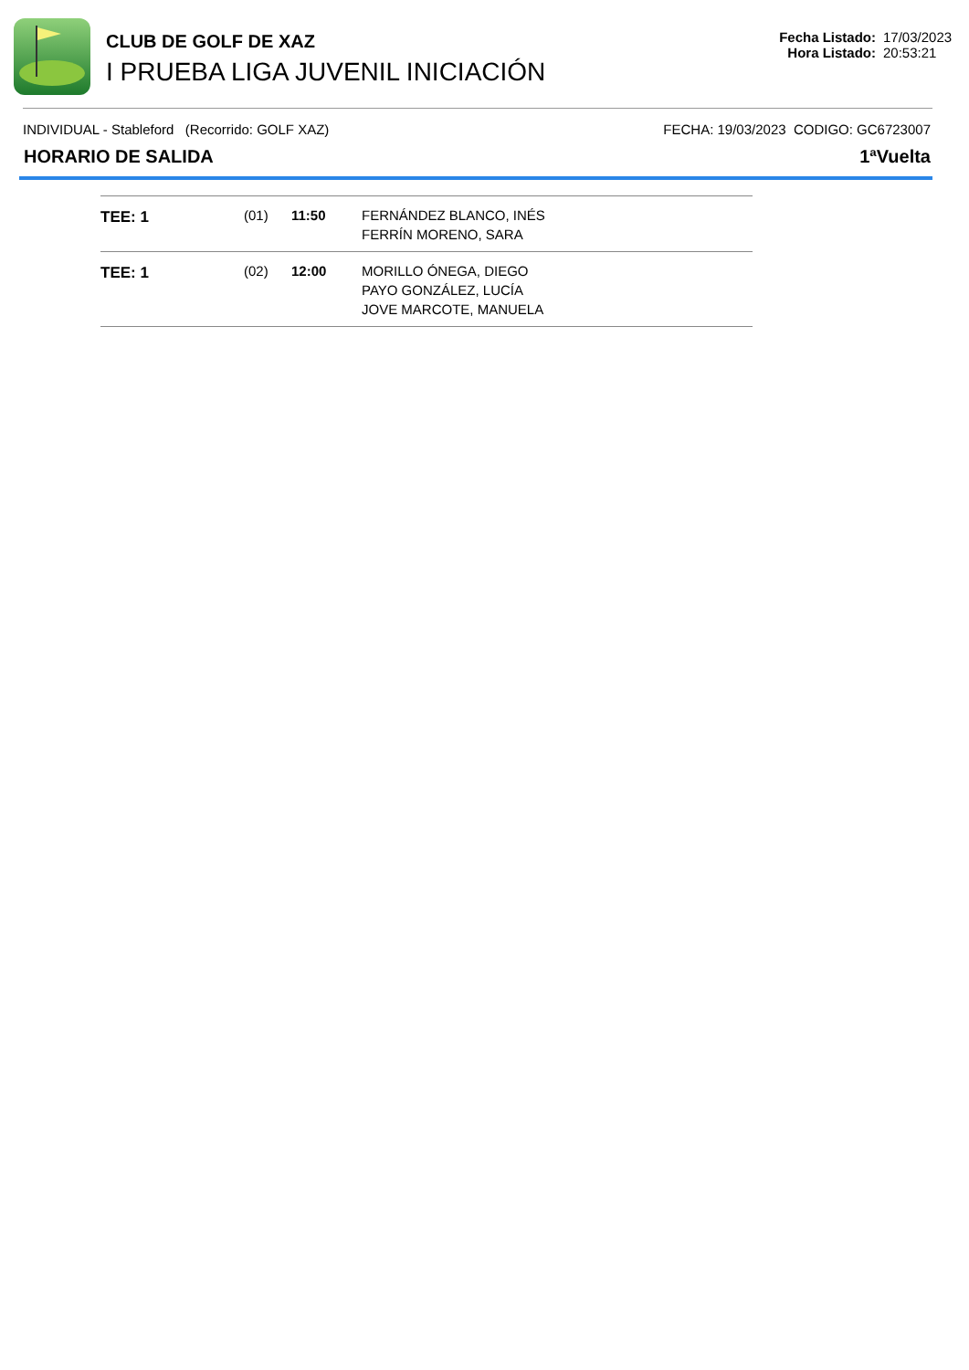CLUB DE GOLF DE XAZ
I PRUEBA LIGA JUVENIL INICIACIÓN
Fecha Listado: 17/03/2023
Hora Listado: 20:53:21
INDIVIDUAL - Stableford (Recorrido: GOLF XAZ) FECHA: 19/03/2023 CODIGO: GC6723007
HORARIO DE SALIDA 1ªVuelta
| TEE: 1 | (01) | 11:50 | FERNÁNDEZ BLANCO, INÉS FERRÍN MORENO, SARA |
| TEE: 1 | (02) | 12:00 | MORILLO ÓNEGA, DIEGO PAYO GONZÁLEZ, LUCÍA JOVE MARCOTE, MANUELA |